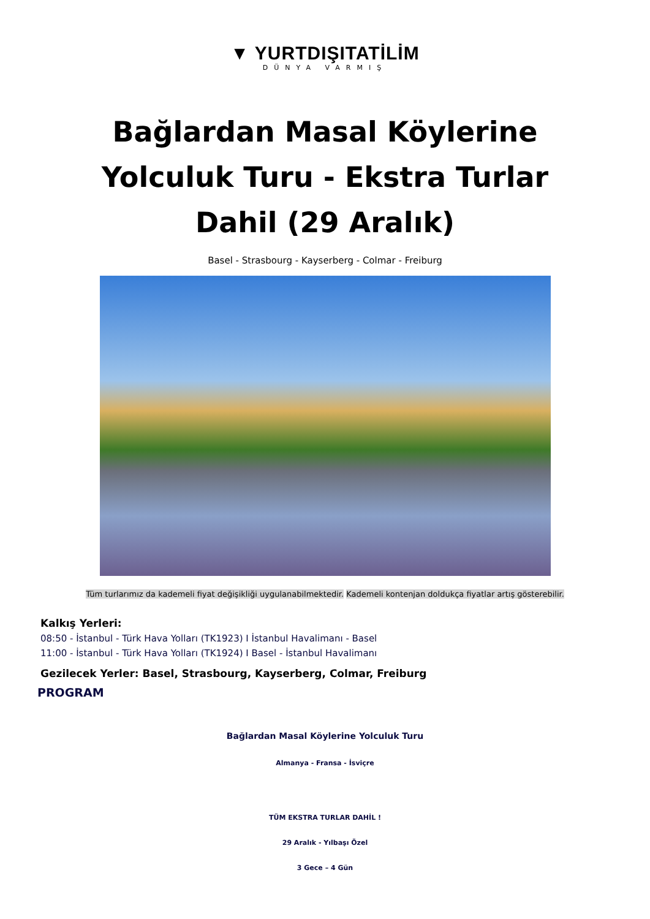▼ YURTDIŞITATİLİM
DÜNYA VARMIŞ
Bağlardan Masal Köylerine Yolculuk Turu - Ekstra Turlar Dahil (29 Aralık)
Basel - Strasbourg - Kayserberg - Colmar - Freiburg
Tüm turlarımız da kademeli fiyat değişikliği uygulanabilmektedir. Kademeli kontenjan doldukça fiyatlar artış gösterebilir.
Kalkış Yerleri:
08:50 - İstanbul - Türk Hava Yolları (TK1923) I İstanbul Havalimanı - Basel
11:00 - İstanbul - Türk Hava Yolları (TK1924) I Basel - İstanbul Havalimanı
Gezilecek Yerler: Basel, Strasbourg, Kayserberg, Colmar, Freiburg
PROGRAM
Bağlardan Masal Köylerine Yolculuk Turu
Almanya - Fransa - İsviçre
TÜM EKSTRA TURLAR DAHİL !
29 Aralık - Yılbaşı Özel
3 Gece – 4 Gün